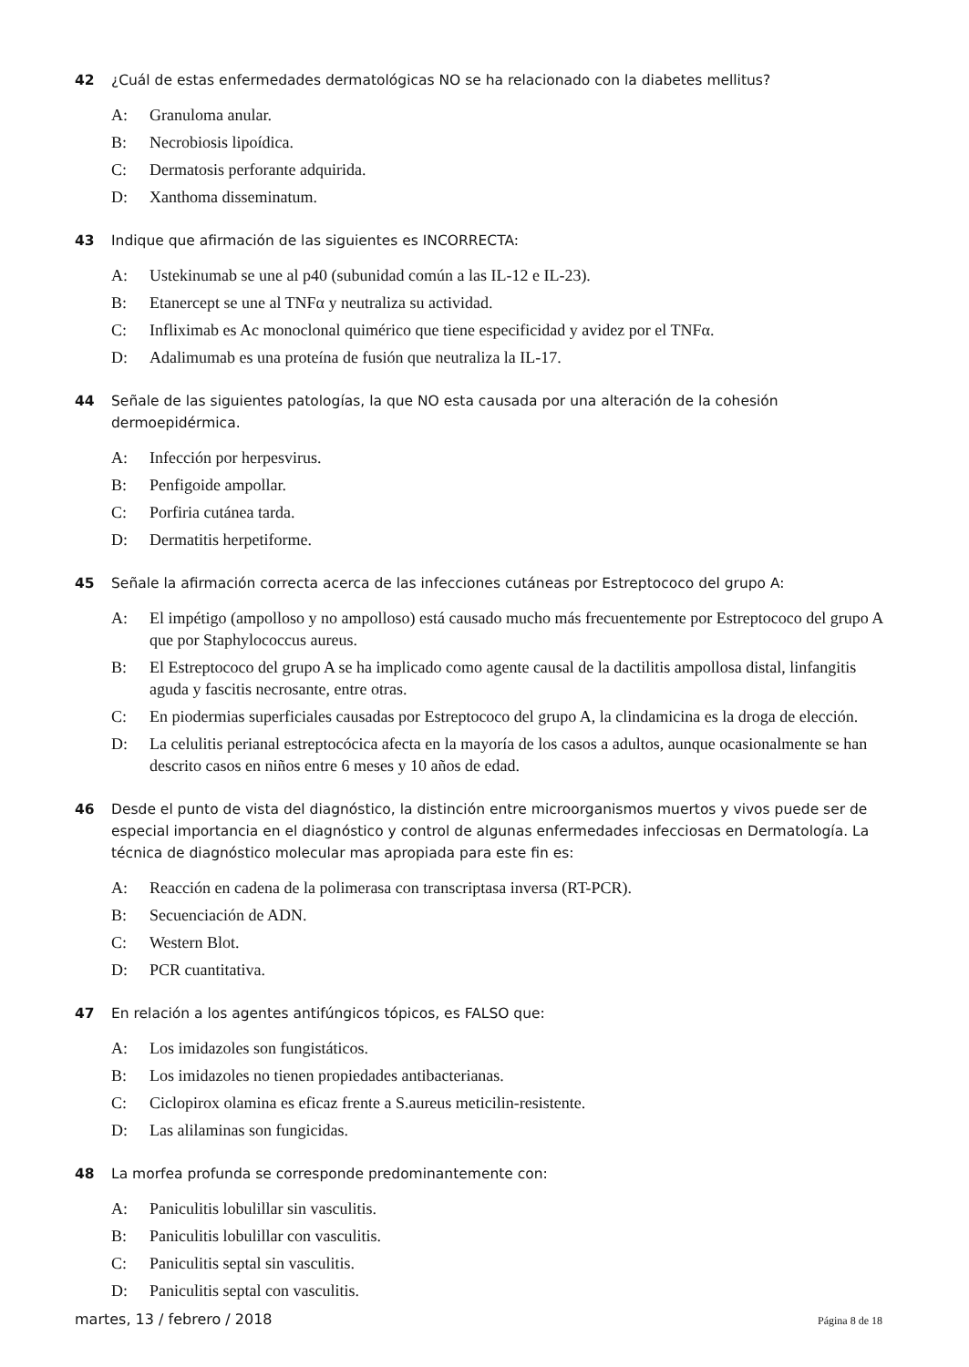42 ¿Cuál de estas enfermedades dermatológicas NO se ha relacionado con la diabetes mellitus?
A: Granuloma anular.
B: Necrobiosis lipoídica.
C: Dermatosis perforante adquirida.
D: Xanthoma disseminatum.
43 Indique que afirmación de las siguientes es INCORRECTA:
A: Ustekinumab se une al p40 (subunidad común a las IL-12 e IL-23).
B: Etanercept se une al TNFα y neutraliza su actividad.
C: Infliximab es Ac monoclonal quimérico que tiene especificidad y avidez por el TNFα.
D: Adalimumab es una proteína de fusión que neutraliza la IL-17.
44 Señale de las siguientes patologías, la que NO esta causada por una alteración de la cohesión dermoepidérmica.
A: Infección por herpesvirus.
B: Penfigoide ampollar.
C: Porfiria cutánea tarda.
D: Dermatitis herpetiforme.
45 Señale la afirmación correcta acerca de las infecciones cutáneas por Estreptococo del grupo A:
A: El impétigo (ampolloso y no ampolloso) está causado mucho más frecuentemente por Estreptococo del grupo A que por Staphylococcus aureus.
B: El Estreptococo del grupo A se ha implicado como agente causal de la dactilitis ampollosa distal, linfangitis aguda y fascitis necrosante, entre otras.
C: En piodermias superficiales causadas por Estreptococo del grupo A, la clindamicina es la droga de elección.
D: La celulitis perianal estreptocócica afecta en la mayoría de los casos a adultos, aunque ocasionalmente se han descrito casos en niños entre 6 meses y 10 años de edad.
46 Desde el punto de vista del diagnóstico, la distinción entre microorganismos muertos y vivos puede ser de especial importancia en el diagnóstico y control de algunas enfermedades infecciosas en Dermatología. La técnica de diagnóstico molecular mas apropiada para este fin es:
A: Reacción en cadena de la polimerasa con transcriptasa inversa (RT-PCR).
B: Secuenciación de ADN.
C: Western Blot.
D: PCR cuantitativa.
47 En relación a los agentes antifúngicos tópicos, es FALSO que:
A: Los imidazoles son fungistáticos.
B: Los imidazoles no tienen propiedades antibacterianas.
C: Ciclopirox olamina es eficaz frente a S.aureus meticilin-resistente.
D: Las alilaminas son fungicidas.
48 La morfea profunda se corresponde predominantemente con:
A: Paniculitis lobulillar sin vasculitis.
B: Paniculitis lobulillar con vasculitis.
C: Paniculitis septal sin vasculitis.
D: Paniculitis septal con vasculitis.
martes, 13 / febrero / 2018
Página 8 de 18